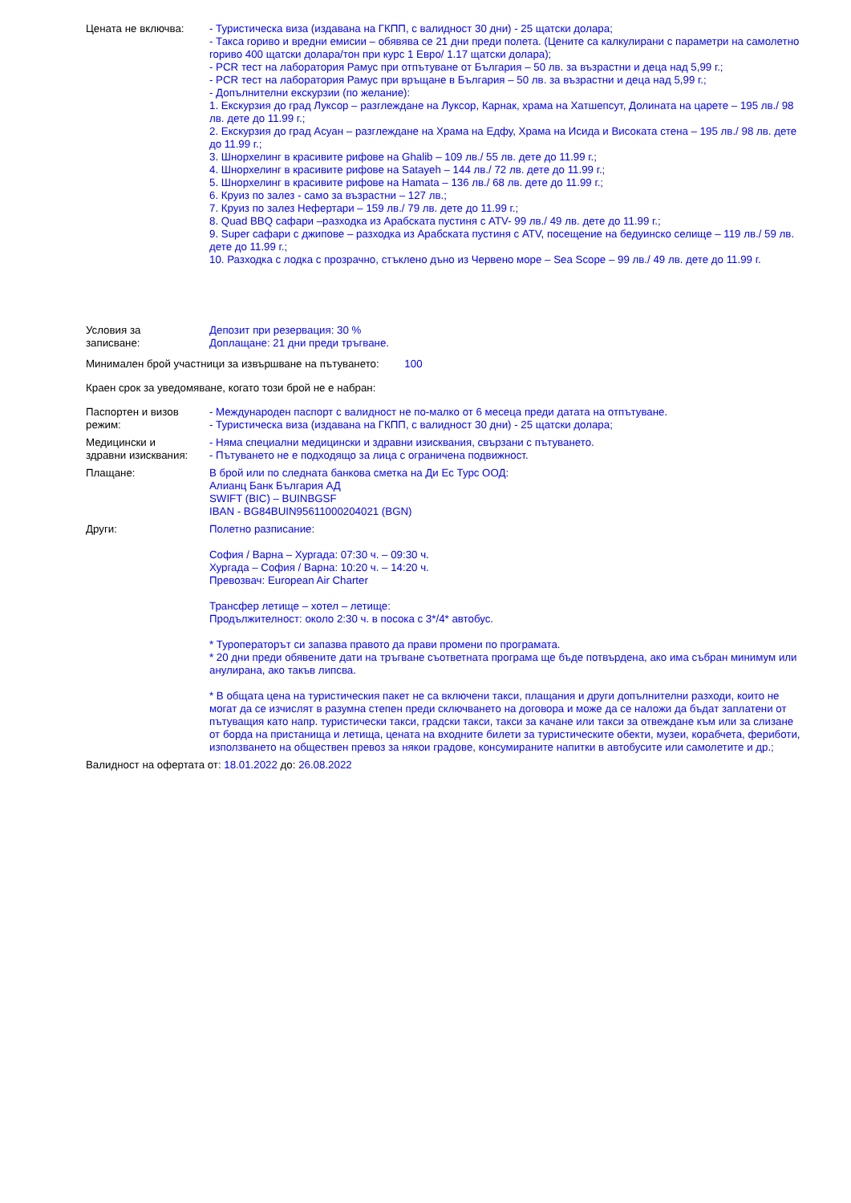Цената не включва: - Туристическа виза (издавана на ГКПП, с валидност 30 дни) - 25 щатски долара;
- Такса гориво и вредни емисии – обявява се 21 дни преди полета. (Цените са калкулирани с параметри на самолетно гориво 400 щатски долара/тон при курс 1 Евро/ 1.17 щатски долара);
- PCR тест на лаборатория Рамус при отпътуване от България – 50 лв. за възрастни и деца над 5,99 г.;
- PCR тест на лаборатория Рамус при връщане в България – 50 лв. за възрастни и деца над 5,99 г.;
- Допълнителни екскурзии (по желание):
1. Екскурзия до град Луксор – разглеждане на Луксор, Карнак, храма на Хатшепсут, Долината на царете – 195 лв./ 98 лв. дете до 11.99 г.;
2. Екскурзия до град Асуан – разглеждане на Храма на Едфу, Храма на Исида и Високата стена – 195 лв./ 98 лв. дете до 11.99 г.;
3. Шнорхелинг в красивите рифове на Ghalib – 109 лв./ 55 лв. дете до 11.99 г.;
4. Шнорхелинг в красивите рифове на Satayeh – 144 лв./ 72 лв. дете до 11.99 г.;
5. Шнорхелинг в красивите рифове на Hamata – 136 лв./ 68 лв. дете до 11.99 г.;
6. Круиз по залез - само за възрастни – 127 лв.;
7. Круиз по залез Нефертари – 159 лв./ 79 лв. дете до 11.99 г.;
8. Quad BBQ сафари –разходка из Арабската пустиня с ATV- 99 лв./ 49 лв. дете до 11.99 г.;
9. Super сафари с джипове – разходка из Арабската пустиня с ATV, посещение на бедуинско селище – 119 лв./ 59 лв. дете до 11.99 г.;
10. Разходка с лодка с прозрачно, стъклено дъно из Червено море – Sea Scope – 99 лв./ 49 лв. дете до 11.99 г.
Условия за
записване:
Депозит при резервация: 30 %
Доплащане: 21 дни преди тръгване.
Минимален брой участници за извършване на пътуването: 100
Краен срок за уведомяване, когато този брой не е набран:
Паспортен и визов
режим:
- Международен паспорт с валидност не по-малко от 6 месеца преди датата на отпътуване.
- Туристическа виза (издавана на ГКПП, с валидност 30 дни) - 25 щатски долара;
Медицински и
здравни изисквания:
- Няма специални медицински и здравни изисквания, свързани с пътуването.
- Пътуването не е подходящо за лица с ограничена подвижност.
Плащане: В брой или по следната банкова сметка на Ди Ес Турс ООД:
Алианц Банк България АД
SWIFT (BIC) – BUINBGSF
IBAN - BG84BUIN95611000204021 (BGN)
Други: Полетно разписание:
София / Варна – Хургада: 07:30 ч. – 09:30 ч.
Хургада – София / Варна: 10:20 ч. – 14:20 ч.
Превозвач: European Air Charter
Трансфер летище – хотел – летище:
Продължителност: около 2:30 ч. в посока с 3*/4* автобус.
* Туроператорът си запазва правото да прави промени по програмата.
* 20 дни преди обявените дати на тръгване съответната програма ще бъде потвърдена, ако има събран минимум или анулирана, ако такъв липсва.
* В общата цена на туристическия пакет не са включени такси, плащания и други допълнителни разходи, които не могат да се изчислят в разумна степен преди сключването на договора и може да се наложи да бъдат заплатени от пътуващия като напр. туристически такси, градски такси, такси за качане или такси за отвеждане към или за слизане от борда на пристанища и летища, цената на входните билети за туристическите обекти, музеи, корабчета, фериботи, използването на обществен превоз за някои градове, консумираните напитки в автобусите или самолетите и др.;
Валидност на офертата от: 18.01.2022 до: 26.08.2022